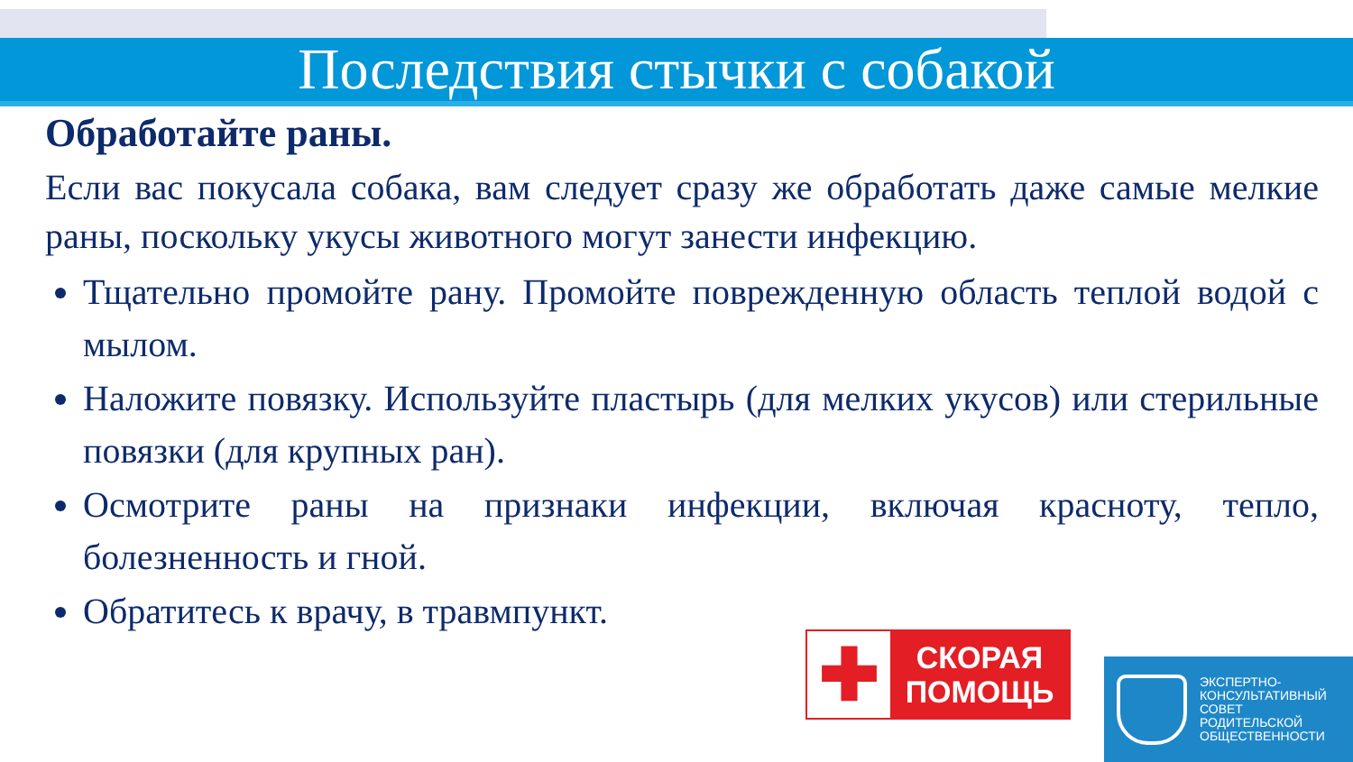Последствия стычки с собакой
Обработайте раны.
Если вас покусала собака, вам следует сразу же обработать даже самые мелкие раны, поскольку укусы животного могут занести инфекцию.
Тщательно промойте рану. Промойте поврежденную область теплой водой с мылом.
Наложите повязку. Используйте пластырь (для мелких укусов) или стерильные повязки (для крупных ран).
Осмотрите раны на признаки инфекции, включая красноту, тепло, болезненность и гной.
Обратитесь к врачу, в травмпункт.
✚
СКОРАЯ
ПОМОЩЬ
ЭКСПЕРТНО-
КОНСУЛЬТАТИВНЫЙ
СОВЕТ
РОДИТЕЛЬСКОЙ
ОБЩЕСТВЕННОСТИ